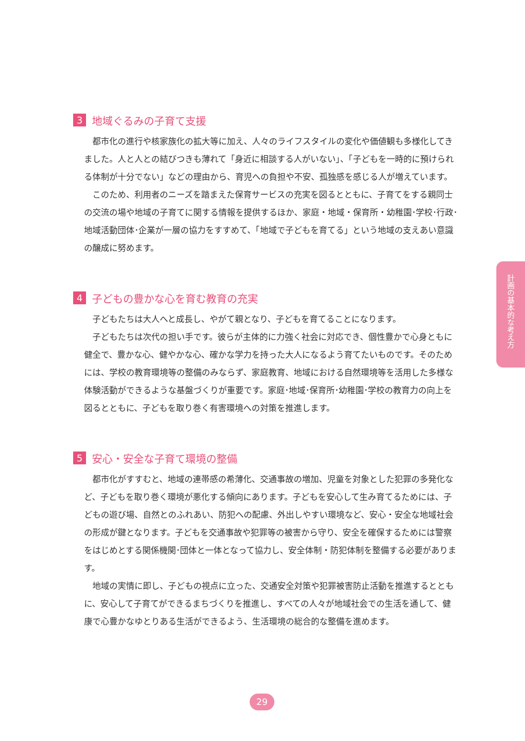3 地域ぐるみの子育て支援
都市化の進行や核家族化の拡大等に加え、人々のライフスタイルの変化や価値観も多様化してきました。人と人との結びつきも薄れて「身近に相談する人がいない」、「子どもを一時的に預けられる体制が十分でない」などの理由から、育児への負担や不安、孤独感を感じる人が増えています。
このため、利用者のニーズを踏まえた保育サービスの充実を図るとともに、子育てをする親同士の交流の場や地域の子育てに関する情報を提供するほか、家庭・地域・保育所・幼稚園･学校･行政･地域活動団体･企業が一層の協力をすすめて、「地域で子どもを育てる」という地域の支えあい意識の醸成に努めます。
4 子どもの豊かな心を育む教育の充実
子どもたちは大人へと成長し、やがて親となり、子どもを育てることになります。
子どもたちは次代の担い手です。彼らが主体的に力強く社会に対応でき、個性豊かで心身ともに健全で、豊かな心、健やかな心、確かな学力を持った大人になるよう育てたいものです。そのためには、学校の教育環境等の整備のみならず、家庭教育、地域における自然環境等を活用した多様な体験活動ができるような基盤づくりが重要です。家庭･地域･保育所･幼稚園･学校の教育力の向上を図るとともに、子どもを取り巻く有害環境への対策を推進します。
5 安心・安全な子育て環境の整備
都市化がすすむと、地域の連帯感の希薄化、交通事故の増加、児童を対象とした犯罪の多発化など、子どもを取り巻く環境が悪化する傾向にあります。子どもを安心して生み育てるためには、子どもの遊び場、自然とのふれあい、防犯への配慮、外出しやすい環境など、安心・安全な地域社会の形成が鍵となります。子どもを交通事故や犯罪等の被害から守り、安全を確保するためには警察をはじめとする関係機関･団体と一体となって協力し、安全体制・防犯体制を整備する必要があります。
地域の実情に即し、子どもの視点に立った、交通安全対策や犯罪被害防止活動を推進するとともに、安心して子育てができるまちづくりを推進し、すべての人々が地域社会での生活を通して、健康で心豊かなゆとりある生活ができるよう、生活環境の総合的な整備を進めます。
計画の基本的な考え方
29